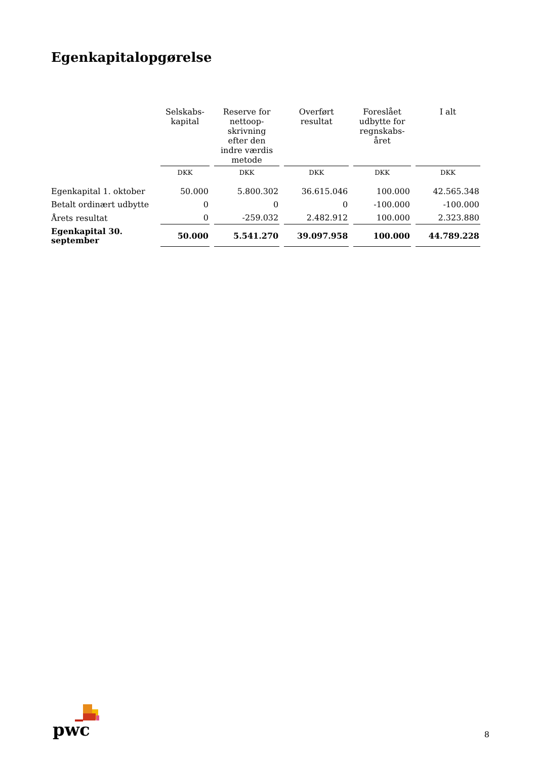Egenkapitalopgørelse
| | Selskabs- kapital | Reserve for nettoop- skrivning efter den indre værdis metode | Overført resultat | Foreslået udbytte for regnskabs- året | I alt |
| --- | --- | --- | --- | --- | --- |
| | DKK | DKK | DKK | DKK | DKK |
| Egenkapital 1. oktober | 50.000 | 5.800.302 | 36.615.046 | 100.000 | 42.565.348 |
| Betalt ordinært udbytte | 0 | 0 | 0 | -100.000 | -100.000 |
| Årets resultat | 0 | -259.032 | 2.482.912 | 100.000 | 2.323.880 |
| Egenkapital 30. september | 50.000 | 5.541.270 | 39.097.958 | 100.000 | 44.789.228 |
pwc
8